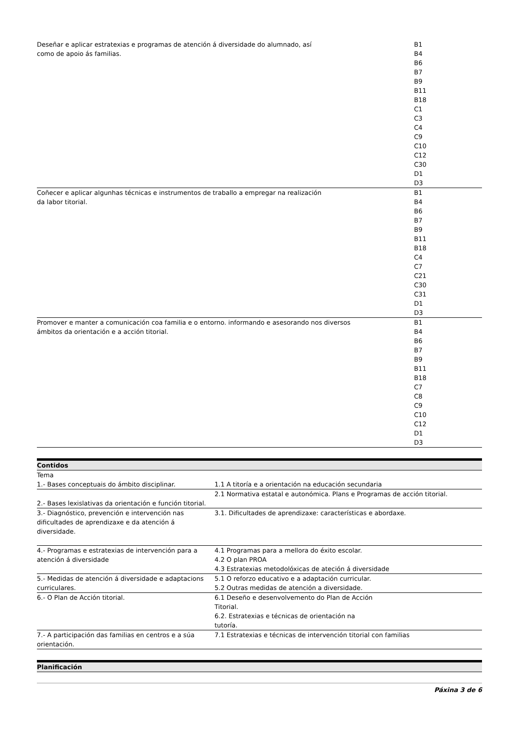| Deseñar e aplicar estratexias e programas de atención á diversidade do alumnado, así como de apoio ás familias. | B1 B4 B6 B7 B9 B11 B18 C1 C3 C4 C9 C10 C12 C30 D1 D3 |
| Coñecer e aplicar algunhas técnicas e instrumentos de traballo a empregar na realización da labor titorial. | B1 B4 B6 B7 B9 B11 B18 C4 C7 C21 C30 C31 D1 D3 |
| Promover e manter a comunicación coa familia e o entorno. informando e asesorando nos diversos ámbitos da orientación e a acción titorial. | B1 B4 B6 B7 B9 B11 B18 C7 C8 C9 C10 C12 D1 D3 |
Contidos
| Tema | |
| --- | --- |
| 1.- Bases conceptuais do ámbito disciplinar. | 1.1 A titoría e a orientación na educación secundaria |
| 2.- Bases lexislativas da orientación e función titorial. | 2.1 Normativa estatal e autonómica. Plans e Programas de acción titorial. |
| 3.- Diagnóstico, prevención e intervención nas dificultades de aprendizaxe e da atención á diversidade. | 3.1. Dificultades de aprendizaxe: características e abordaxe. |
| 4.- Programas e estratexias de intervención para a atención á diversidade | 4.1 Programas para a mellora do éxito escolar. 4.2 O plan PROA 4.3 Estratexias metodolóxicas de ateción á diversidade |
| 5.- Medidas de atención á diversidade e adaptacions curriculares. | 5.1 O reforzo educativo e a adaptación curricular. 5.2 Outras medidas de atención a diversidade. |
| 6.- O Plan de Acción titorial. | 6.1 Deseño e desenvolvemento do Plan de Acción Titorial. 6.2. Estratexias e técnicas de orientación na tutoría. |
| 7.- A participación das familias en centros e a súa orientación. | 7.1 Estratexias e técnicas de intervención titorial con familias |
Planificación
Páxina 3 de 6